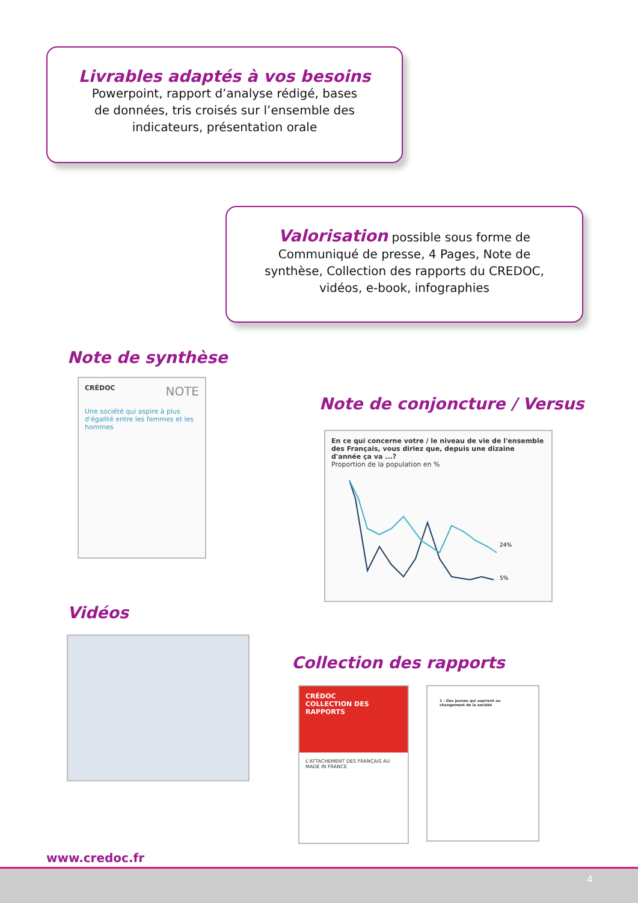Livrables adaptés à vos besoins
Powerpoint, rapport d’analyse rédigé, bases
de données, tris croisés sur l’ensemble des
indicateurs, présentation orale
Valorisation possible sous forme de
Communiqué de presse, 4 Pages, Note de
synthèse, Collection des rapports du CREDOC,
vidéos, e-book, infographies
Note de synthèse
CRÉDOC NOTE
Une société qui aspire à plus d'égalité entre les femmes et les hommes
Note de conjoncture / Versus
En ce qui concerne votre / le niveau de vie de l'ensemble des Français, vous diriez que, depuis une dizaine d'année ça va ...?
Proportion de la population en %
24%
5%
Vidéos
Collection des rapports
CRÉDOC
COLLECTION DES RAPPORTS
L'ATTACHEMENT DES FRANÇAIS AU MADE IN FRANCE
1 - Des jeunes qui aspirent au changement de la société
www.credoc.fr
4